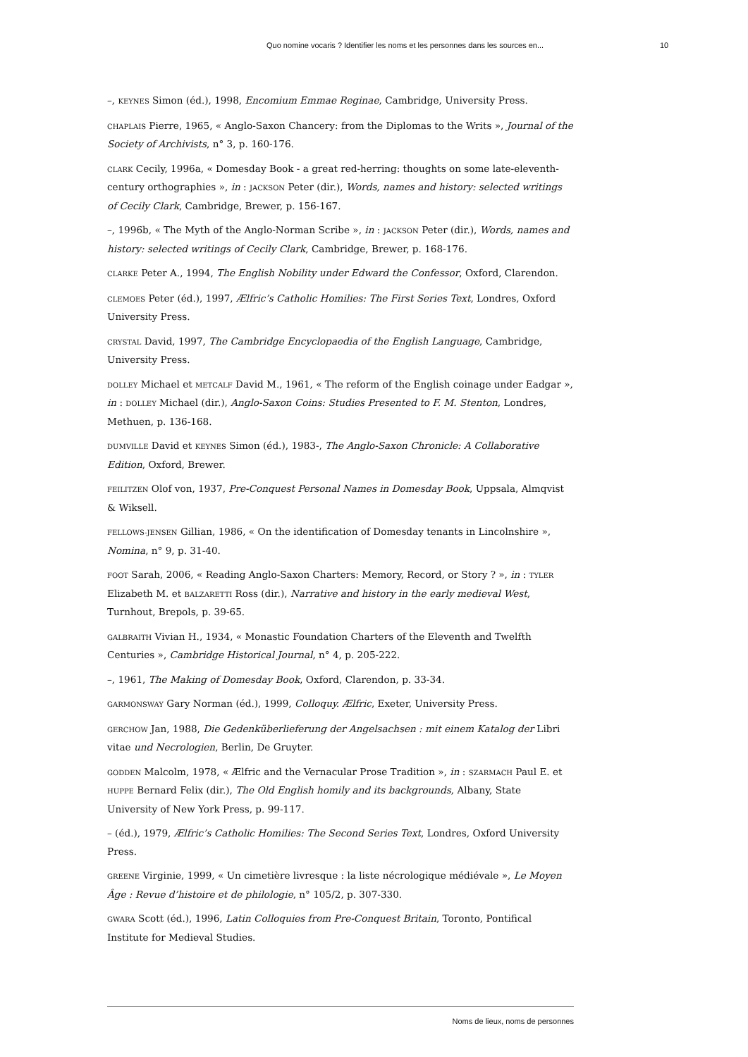Quo nomine vocaris ? Identifier les noms et les personnes dans les sources en...
10
–, KEYNES Simon (éd.), 1998, Encomium Emmae Reginae, Cambridge, University Press.
CHAPLAIS Pierre, 1965, « Anglo-Saxon Chancery: from the Diplomas to the Writs », Journal of the Society of Archivists, n° 3, p. 160-176.
CLARK Cecily, 1996a, « Domesday Book - a great red-herring: thoughts on some late-eleventh-century orthographies », in : JACKSON Peter (dir.), Words, names and history: selected writings of Cecily Clark, Cambridge, Brewer, p. 156-167.
–, 1996b, « The Myth of the Anglo-Norman Scribe », in : JACKSON Peter (dir.), Words, names and history: selected writings of Cecily Clark, Cambridge, Brewer, p. 168-176.
CLARKE Peter A., 1994, The English Nobility under Edward the Confessor, Oxford, Clarendon.
CLEMOES Peter (éd.), 1997, Ælfric’s Catholic Homilies: The First Series Text, Londres, Oxford University Press.
CRYSTAL David, 1997, The Cambridge Encyclopaedia of the English Language, Cambridge, University Press.
DOLLEY Michael et METCALF David M., 1961, « The reform of the English coinage under Eadgar », in : DOLLEY Michael (dir.), Anglo-Saxon Coins: Studies Presented to F. M. Stenton, Londres, Methuen, p. 136-168.
DUMVILLE David et KEYNES Simon (éd.), 1983-, The Anglo-Saxon Chronicle: A Collaborative Edition, Oxford, Brewer.
FEILITZEN Olof von, 1937, Pre-Conquest Personal Names in Domesday Book, Uppsala, Almqvist & Wiksell.
FELLOWS-JENSEN Gillian, 1986, « On the identification of Domesday tenants in Lincolnshire », Nomina, n° 9, p. 31-40.
FOOT Sarah, 2006, « Reading Anglo-Saxon Charters: Memory, Record, or Story ? », in : TYLER Elizabeth M. et BALZARETTI Ross (dir.), Narrative and history in the early medieval West, Turnhout, Brepols, p. 39-65.
GALBRAITH Vivian H., 1934, « Monastic Foundation Charters of the Eleventh and Twelfth Centuries », Cambridge Historical Journal, n° 4, p. 205-222.
–, 1961, The Making of Domesday Book, Oxford, Clarendon, p. 33-34.
GARMONSWAY Gary Norman (éd.), 1999, Colloquy. Ælfric, Exeter, University Press.
GERCHOW Jan, 1988, Die Gedenküberlieferung der Angelsachsen : mit einem Katalog der Libri vitae und Necrologien, Berlin, De Gruyter.
GODDEN Malcolm, 1978, « Ælfric and the Vernacular Prose Tradition », in : SZARMACH Paul E. et HUPPE Bernard Felix (dir.), The Old English homily and its backgrounds, Albany, State University of New York Press, p. 99-117.
– (éd.), 1979, Ælfric’s Catholic Homilies: The Second Series Text, Londres, Oxford University Press.
GREENE Virginie, 1999, « Un cimetière livresque : la liste nécrologique médiévale », Le Moyen Âge : Revue d’histoire et de philologie, n° 105/2, p. 307-330.
GWARA Scott (éd.), 1996, Latin Colloquies from Pre-Conquest Britain, Toronto, Pontifical Institute for Medieval Studies.
Noms de lieux, noms de personnes